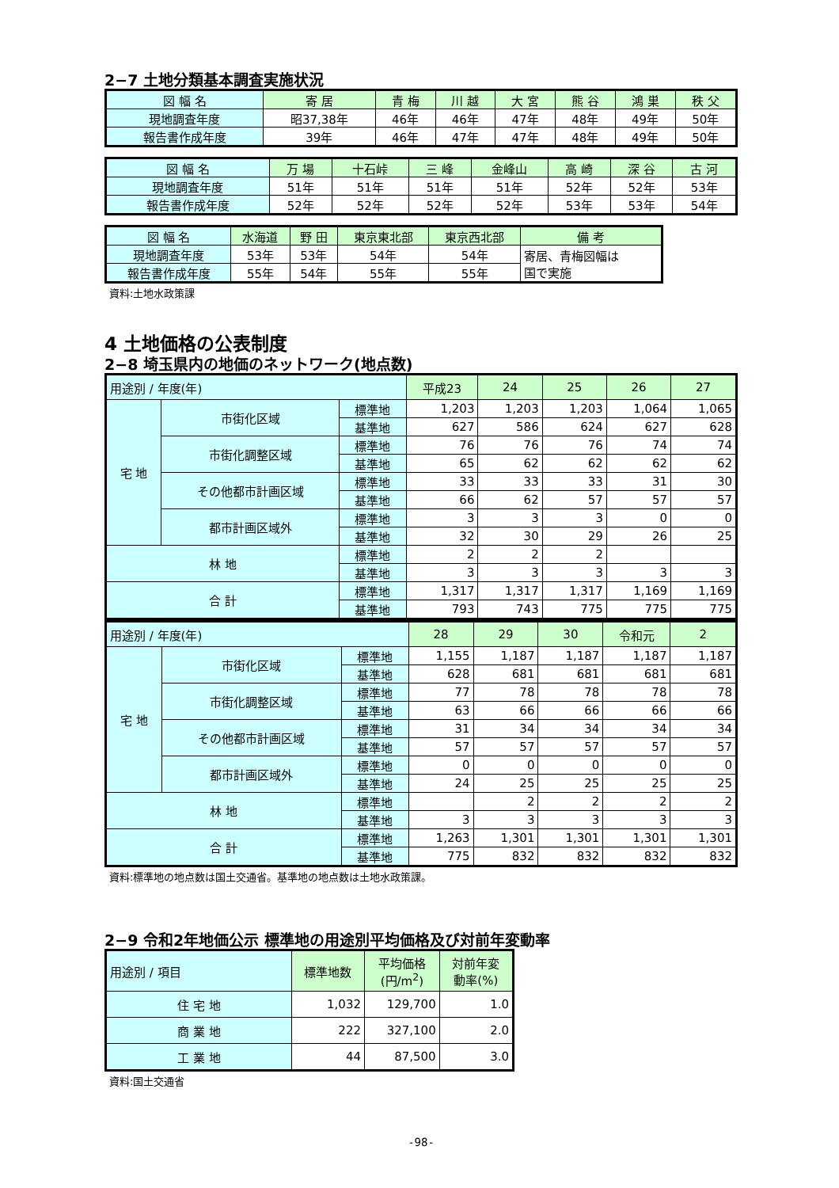2−7 土地分類基本調査実施状況
| 図 幅 名 | 寄 居 | 青 梅 | 川 越 | 大 宮 | 熊 谷 | 鴻 巣 | 秩 父 |
| 現地調査年度 | 昭37,38年 | 46年 | 46年 | 47年 | 48年 | 49年 | 50年 |
| 報告書作成年度 | 39年 | 46年 | 47年 | 47年 | 48年 | 49年 | 50年 |
| 図 幅 名 | 万 場 | 十石峠 | 三 峰 | 金峰山 | 高 崎 | 深 谷 | 古 河 |
| 現地調査年度 | 51年 | 51年 | 51年 | 51年 | 52年 | 52年 | 53年 |
| 報告書作成年度 | 52年 | 52年 | 52年 | 52年 | 53年 | 53年 | 54年 |
| 図 幅 名 | 水海道 | 野 田 | 東京東北部 | 東京西北部 | 備 考 |
| 現地調査年度 | 53年 | 53年 | 54年 | 54年 | 寄居、青梅図幅は 国で実施 |
| 報告書作成年度 | 55年 | 54年 | 55年 | 55年 | |
資料:土地水政策課
4 土地価格の公表制度
2−8 埼玉県内の地価のネットワーク(地点数)
| 用途別 / 年度(年) | | | 平成23 | 24 | 25 | 26 | 27 |
| 宅 地 | 市街化区域 | 標準地 | 1,203 | 1,203 | 1,203 | 1,064 | 1,065 |
| | | 基準地 | 627 | 586 | 624 | 627 | 628 |
| | 市街化調整区域 | 標準地 | 76 | 76 | 76 | 74 | 74 |
| | | 基準地 | 65 | 62 | 62 | 62 | 62 |
| | その他都市計画区域 | 標準地 | 33 | 33 | 33 | 31 | 30 |
| | | 基準地 | 66 | 62 | 57 | 57 | 57 |
| | 都市計画区域外 | 標準地 | 3 | 3 | 3 | 0 | 0 |
| | | 基準地 | 32 | 30 | 29 | 26 | 25 |
| 林 地 | | 標準地 | 2 | 2 | 2 | | |
| | | 基準地 | 3 | 3 | 3 | 3 | 3 |
| 合 計 | | 標準地 | 1,317 | 1,317 | 1,317 | 1,169 | 1,169 |
| | | 基準地 | 793 | 743 | 775 | 775 | 775 |
| 用途別 / 年度(年) | | | 28 | 29 | 30 | 令和元 | 2 |
| 宅 地 | 市街化区域 | 標準地 | 1,155 | 1,187 | 1,187 | 1,187 | 1,187 |
| | | 基準地 | 628 | 681 | 681 | 681 | 681 |
| | 市街化調整区域 | 標準地 | 77 | 78 | 78 | 78 | 78 |
| | | 基準地 | 63 | 66 | 66 | 66 | 66 |
| | その他都市計画区域 | 標準地 | 31 | 34 | 34 | 34 | 34 |
| | | 基準地 | 57 | 57 | 57 | 57 | 57 |
| | 都市計画区域外 | 標準地 | 0 | 0 | 0 | 0 | 0 |
| | | 基準地 | 24 | 25 | 25 | 25 | 25 |
| 林 地 | | 標準地 | | 2 | 2 | 2 | 2 |
| | | 基準地 | 3 | 3 | 3 | 3 | 3 |
| 合 計 | | 標準地 | 1,263 | 1,301 | 1,301 | 1,301 | 1,301 |
| | | 基準地 | 775 | 832 | 832 | 832 | 832 |
資料:標準地の地点数は国土交通省。基準地の地点数は土地水政策課。
2−9 令和2年地価公示 標準地の用途別平均価格及び対前年変動率
| 用途別 / 項目 | 標準地数 | 平均価格 (円/m<sup>2</sup>) | 対前年変 動率(%) |
| 住 宅 地 | 1,032 | 129,700 | 1.0 |
| 商 業 地 | 222 | 327,100 | 2.0 |
| 工 業 地 | 44 | 87,500 | 3.0 |
資料:国土交通省
-98-